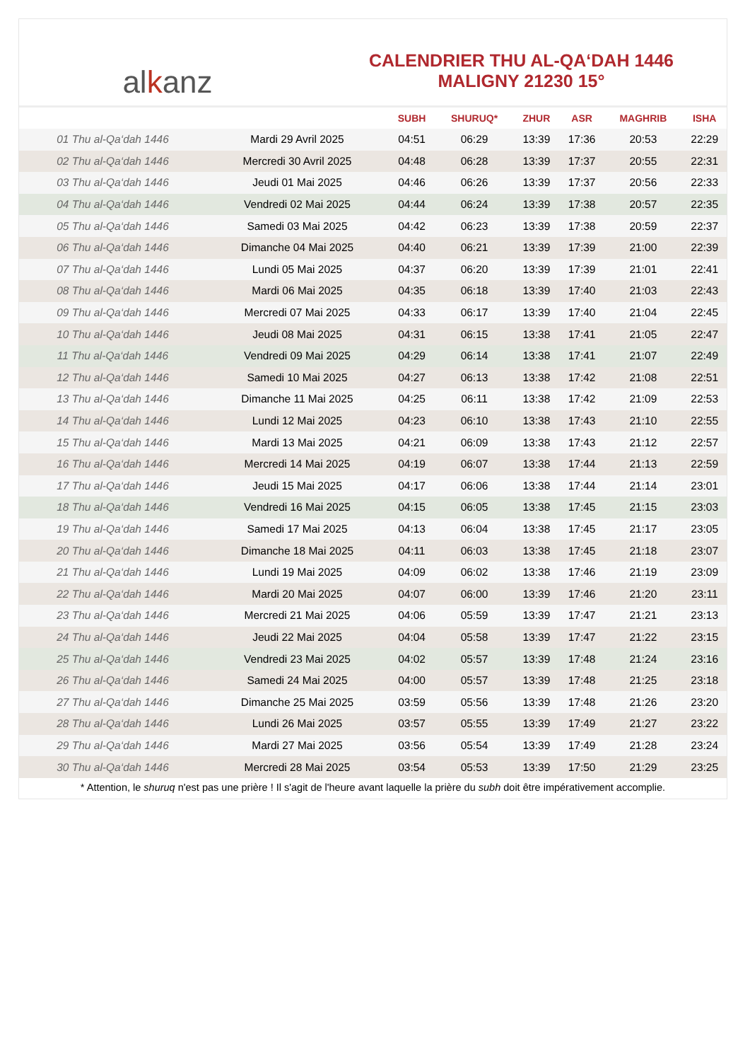al k anz
CALENDRIER THU AL-QA‘DAH 1446
MALIGNY 21230 15°
| | | SUBH | SHURUQ* | ZHUR | ASR | MAGHRIB | ISHA |
| --- | --- | --- | --- | --- | --- | --- | --- |
| 01 Thu al-Qa‘dah 1446 | Mardi 29 Avril 2025 | 04:51 | 06:29 | 13:39 | 17:36 | 20:53 | 22:29 |
| 02 Thu al-Qa‘dah 1446 | Mercredi 30 Avril 2025 | 04:48 | 06:28 | 13:39 | 17:37 | 20:55 | 22:31 |
| 03 Thu al-Qa‘dah 1446 | Jeudi 01 Mai 2025 | 04:46 | 06:26 | 13:39 | 17:37 | 20:56 | 22:33 |
| 04 Thu al-Qa‘dah 1446 | Vendredi 02 Mai 2025 | 04:44 | 06:24 | 13:39 | 17:38 | 20:57 | 22:35 |
| 05 Thu al-Qa‘dah 1446 | Samedi 03 Mai 2025 | 04:42 | 06:23 | 13:39 | 17:38 | 20:59 | 22:37 |
| 06 Thu al-Qa‘dah 1446 | Dimanche 04 Mai 2025 | 04:40 | 06:21 | 13:39 | 17:39 | 21:00 | 22:39 |
| 07 Thu al-Qa‘dah 1446 | Lundi 05 Mai 2025 | 04:37 | 06:20 | 13:39 | 17:39 | 21:01 | 22:41 |
| 08 Thu al-Qa‘dah 1446 | Mardi 06 Mai 2025 | 04:35 | 06:18 | 13:39 | 17:40 | 21:03 | 22:43 |
| 09 Thu al-Qa‘dah 1446 | Mercredi 07 Mai 2025 | 04:33 | 06:17 | 13:39 | 17:40 | 21:04 | 22:45 |
| 10 Thu al-Qa‘dah 1446 | Jeudi 08 Mai 2025 | 04:31 | 06:15 | 13:38 | 17:41 | 21:05 | 22:47 |
| 11 Thu al-Qa‘dah 1446 | Vendredi 09 Mai 2025 | 04:29 | 06:14 | 13:38 | 17:41 | 21:07 | 22:49 |
| 12 Thu al-Qa‘dah 1446 | Samedi 10 Mai 2025 | 04:27 | 06:13 | 13:38 | 17:42 | 21:08 | 22:51 |
| 13 Thu al-Qa‘dah 1446 | Dimanche 11 Mai 2025 | 04:25 | 06:11 | 13:38 | 17:42 | 21:09 | 22:53 |
| 14 Thu al-Qa‘dah 1446 | Lundi 12 Mai 2025 | 04:23 | 06:10 | 13:38 | 17:43 | 21:10 | 22:55 |
| 15 Thu al-Qa‘dah 1446 | Mardi 13 Mai 2025 | 04:21 | 06:09 | 13:38 | 17:43 | 21:12 | 22:57 |
| 16 Thu al-Qa‘dah 1446 | Mercredi 14 Mai 2025 | 04:19 | 06:07 | 13:38 | 17:44 | 21:13 | 22:59 |
| 17 Thu al-Qa‘dah 1446 | Jeudi 15 Mai 2025 | 04:17 | 06:06 | 13:38 | 17:44 | 21:14 | 23:01 |
| 18 Thu al-Qa‘dah 1446 | Vendredi 16 Mai 2025 | 04:15 | 06:05 | 13:38 | 17:45 | 21:15 | 23:03 |
| 19 Thu al-Qa‘dah 1446 | Samedi 17 Mai 2025 | 04:13 | 06:04 | 13:38 | 17:45 | 21:17 | 23:05 |
| 20 Thu al-Qa‘dah 1446 | Dimanche 18 Mai 2025 | 04:11 | 06:03 | 13:38 | 17:45 | 21:18 | 23:07 |
| 21 Thu al-Qa‘dah 1446 | Lundi 19 Mai 2025 | 04:09 | 06:02 | 13:38 | 17:46 | 21:19 | 23:09 |
| 22 Thu al-Qa‘dah 1446 | Mardi 20 Mai 2025 | 04:07 | 06:00 | 13:39 | 17:46 | 21:20 | 23:11 |
| 23 Thu al-Qa‘dah 1446 | Mercredi 21 Mai 2025 | 04:06 | 05:59 | 13:39 | 17:47 | 21:21 | 23:13 |
| 24 Thu al-Qa‘dah 1446 | Jeudi 22 Mai 2025 | 04:04 | 05:58 | 13:39 | 17:47 | 21:22 | 23:15 |
| 25 Thu al-Qa‘dah 1446 | Vendredi 23 Mai 2025 | 04:02 | 05:57 | 13:39 | 17:48 | 21:24 | 23:16 |
| 26 Thu al-Qa‘dah 1446 | Samedi 24 Mai 2025 | 04:00 | 05:57 | 13:39 | 17:48 | 21:25 | 23:18 |
| 27 Thu al-Qa‘dah 1446 | Dimanche 25 Mai 2025 | 03:59 | 05:56 | 13:39 | 17:48 | 21:26 | 23:20 |
| 28 Thu al-Qa‘dah 1446 | Lundi 26 Mai 2025 | 03:57 | 05:55 | 13:39 | 17:49 | 21:27 | 23:22 |
| 29 Thu al-Qa‘dah 1446 | Mardi 27 Mai 2025 | 03:56 | 05:54 | 13:39 | 17:49 | 21:28 | 23:24 |
| 30 Thu al-Qa‘dah 1446 | Mercredi 28 Mai 2025 | 03:54 | 05:53 | 13:39 | 17:50 | 21:29 | 23:25 |
* Attention, le shuruq n'est pas une prière ! Il s'agit de l'heure avant laquelle la prière du subh doit être impérativement accomplie.